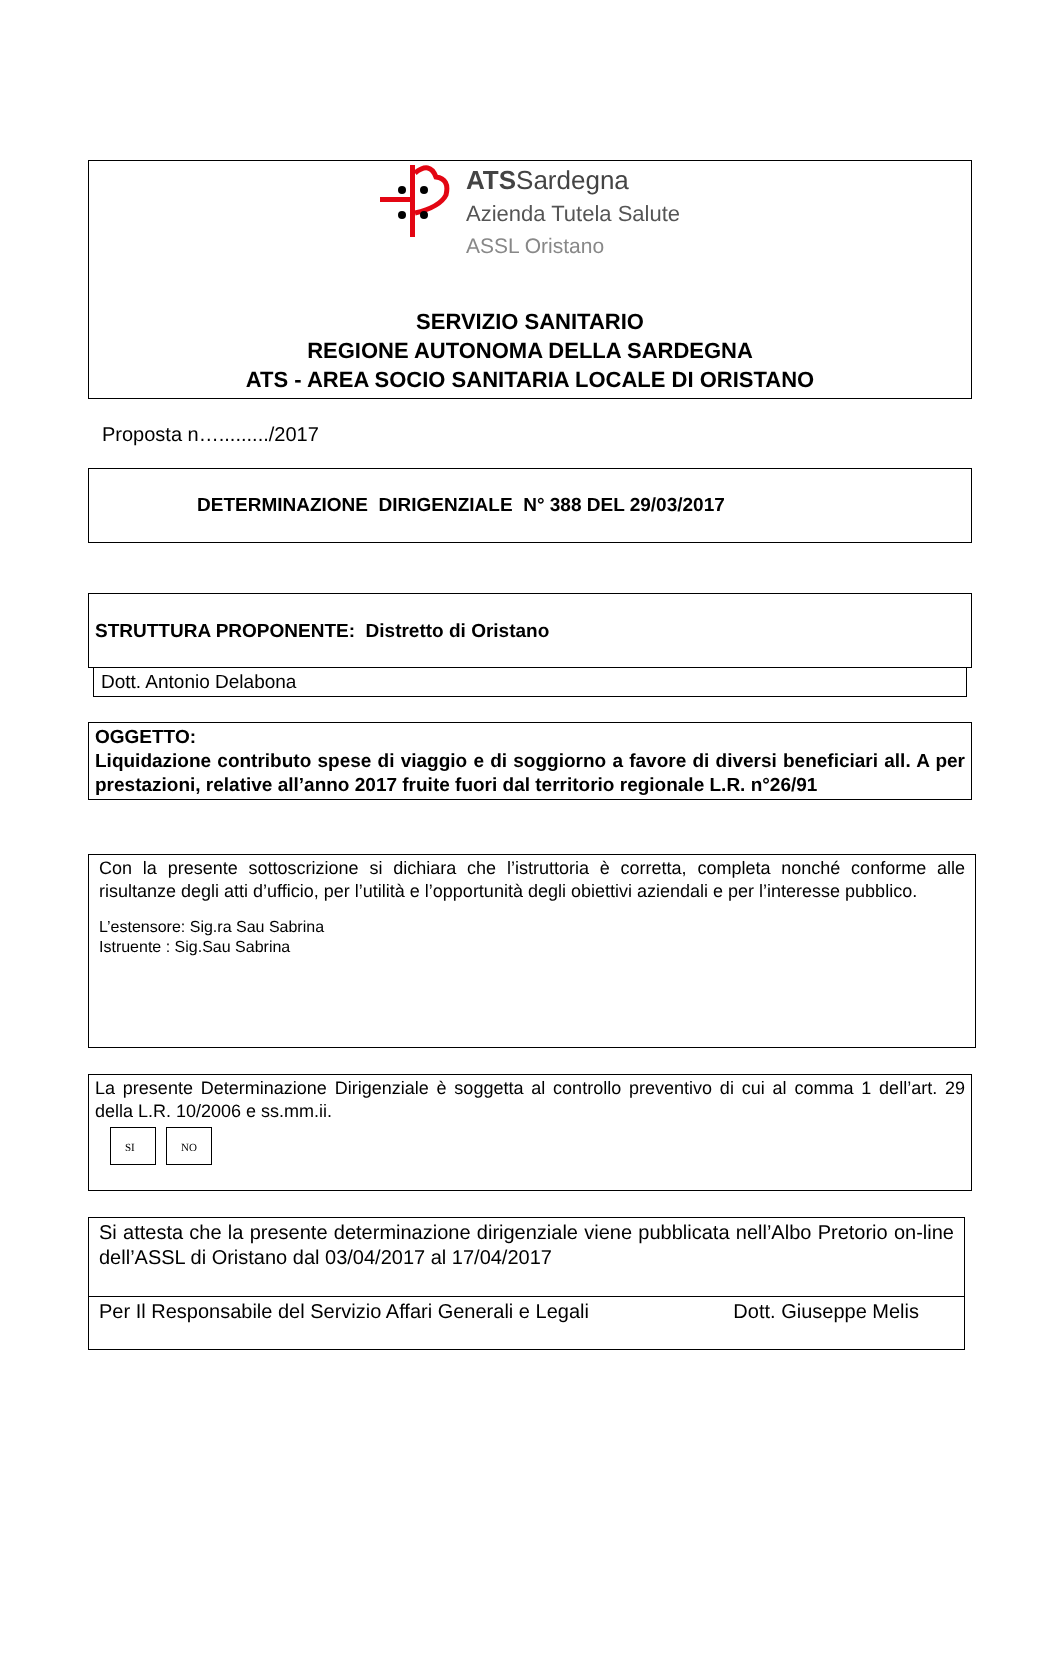ATSSardegna
Azienda Tutela Salute
ASSL Oristano
SERVIZIO SANITARIO
REGIONE AUTONOMA DELLA SARDEGNA
ATS - AREA SOCIO SANITARIA LOCALE DI ORISTANO
Proposta n…........./2017
DETERMINAZIONE DIRIGENZIALE N° 388 DEL 29/03/2017
STRUTTURA PROPONENTE: Distretto di Oristano
Dott. Antonio Delabona
OGGETTO:
Liquidazione contributo spese di viaggio e di soggiorno a favore di diversi beneficiari all. A per prestazioni, relative all’anno 2017 fruite fuori dal territorio regionale L.R. n°26/91
Con la presente sottoscrizione si dichiara che l’istruttoria è corretta, completa nonché conforme alle risultanze degli atti d’ufficio, per l’utilità e l’opportunità degli obiettivi aziendali e per l’interesse pubblico.
L’estensore: Sig.ra Sau Sabrina
Istruente : Sig.Sau Sabrina
La presente Determinazione Dirigenziale è soggetta al controllo preventivo di cui al comma 1 dell’art. 29 della L.R. 10/2006 e ss.mm.ii.
SI NO
Si attesta che la presente determinazione dirigenziale viene pubblicata nell’Albo Pretorio on-line dell’ASSL di Oristano dal 03/04/2017 al 17/04/2017
Per Il Responsabile del Servizio Affari Generali e Legali Dott. Giuseppe Melis